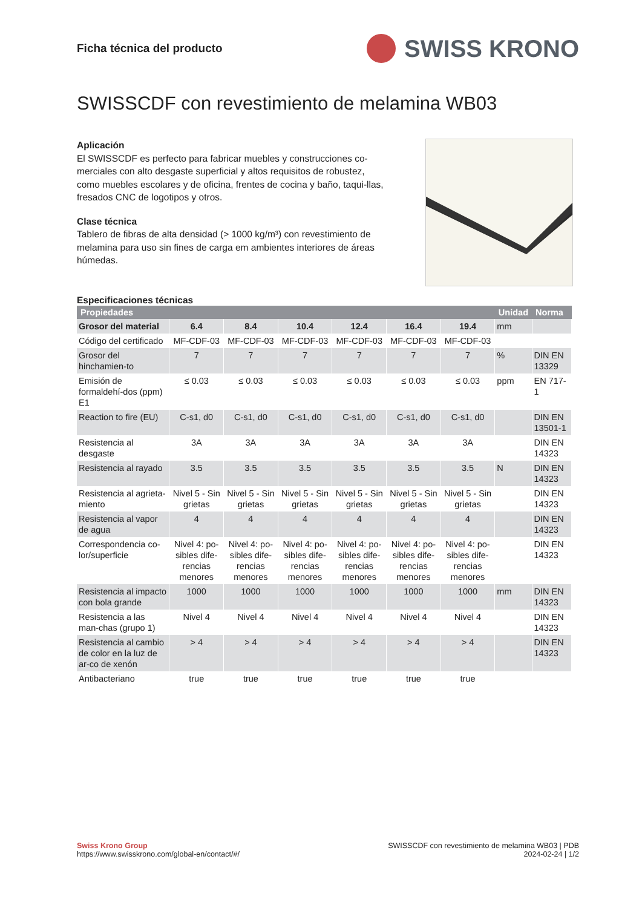Ficha técnica del producto
SWISS KRONO
SWISSCDF con revestimiento de melamina WB03
Aplicación
El SWISSCDF es perfecto para fabricar muebles y construcciones co-merciales con alto desgaste superficial y altos requisitos de robustez, como muebles escolares y de oficina, frentes de cocina y baño, taqui-llas, fresados CNC de logotipos y otros.
Clase técnica
Tablero de fibras de alta densidad (> 1000 kg/m³) con revestimiento de melamina para uso sin fines de carga em ambientes interiores de áreas húmedas.
Especificaciones técnicas
| Propiedades | | | | | | | Unidad | Norma |
| --- | --- | --- | --- | --- | --- | --- | --- | --- |
| Grosor del material | 6.4 | 8.4 | 10.4 | 12.4 | 16.4 | 19.4 | mm | |
| Código del certificado | MF-CDF-03 | MF-CDF-03 | MF-CDF-03 | MF-CDF-03 | MF-CDF-03 | MF-CDF-03 | | |
| Grosor del hinchamien-to | 7 | 7 | 7 | 7 | 7 | 7 | % | DIN EN 13329 |
| Emisión de formaldehí-dos (ppm) E1 | ≤ 0.03 | ≤ 0.03 | ≤ 0.03 | ≤ 0.03 | ≤ 0.03 | ≤ 0.03 | ppm | EN 717-1 |
| Reaction to fire (EU) | C-s1, d0 | C-s1, d0 | C-s1, d0 | C-s1, d0 | C-s1, d0 | C-s1, d0 | | DIN EN 13501-1 |
| Resistencia al desgaste | 3A | 3A | 3A | 3A | 3A | 3A | | DIN EN 14323 |
| Resistencia al rayado | 3.5 | 3.5 | 3.5 | 3.5 | 3.5 | 3.5 | N | DIN EN 14323 |
| Resistencia al agrieta-miento | Nivel 5 - Sin grietas | Nivel 5 - Sin grietas | Nivel 5 - Sin grietas | Nivel 5 - Sin grietas | Nivel 5 - Sin grietas | Nivel 5 - Sin grietas | | DIN EN 14323 |
| Resistencia al vapor de agua | 4 | 4 | 4 | 4 | 4 | 4 | | DIN EN 14323 |
| Correspondencia co-lor/superficie | Nivel 4: po-sibles dife-rencias menores | Nivel 4: po-sibles dife-rencias menores | Nivel 4: po-sibles dife-rencias menores | Nivel 4: po-sibles dife-rencias menores | Nivel 4: po-sibles dife-rencias menores | Nivel 4: po-sibles dife-rencias menores | | DIN EN 14323 |
| Resistencia al impacto con bola grande | 1000 | 1000 | 1000 | 1000 | 1000 | 1000 | mm | DIN EN 14323 |
| Resistencia a las man-chas (grupo 1) | Nivel 4 | Nivel 4 | Nivel 4 | Nivel 4 | Nivel 4 | Nivel 4 | | DIN EN 14323 |
| Resistencia al cambio de color en la luz de ar-co de xenón | > 4 | > 4 | > 4 | > 4 | > 4 | > 4 | | DIN EN 14323 |
| Antibacteriano | true | true | true | true | true | true | | |
Swiss Krono Group
https://www.swisskrono.com/global-en/contact/#/
SWISSCDF con revestimiento de melamina WB03 | PDB
2024-02-24 | 1/2